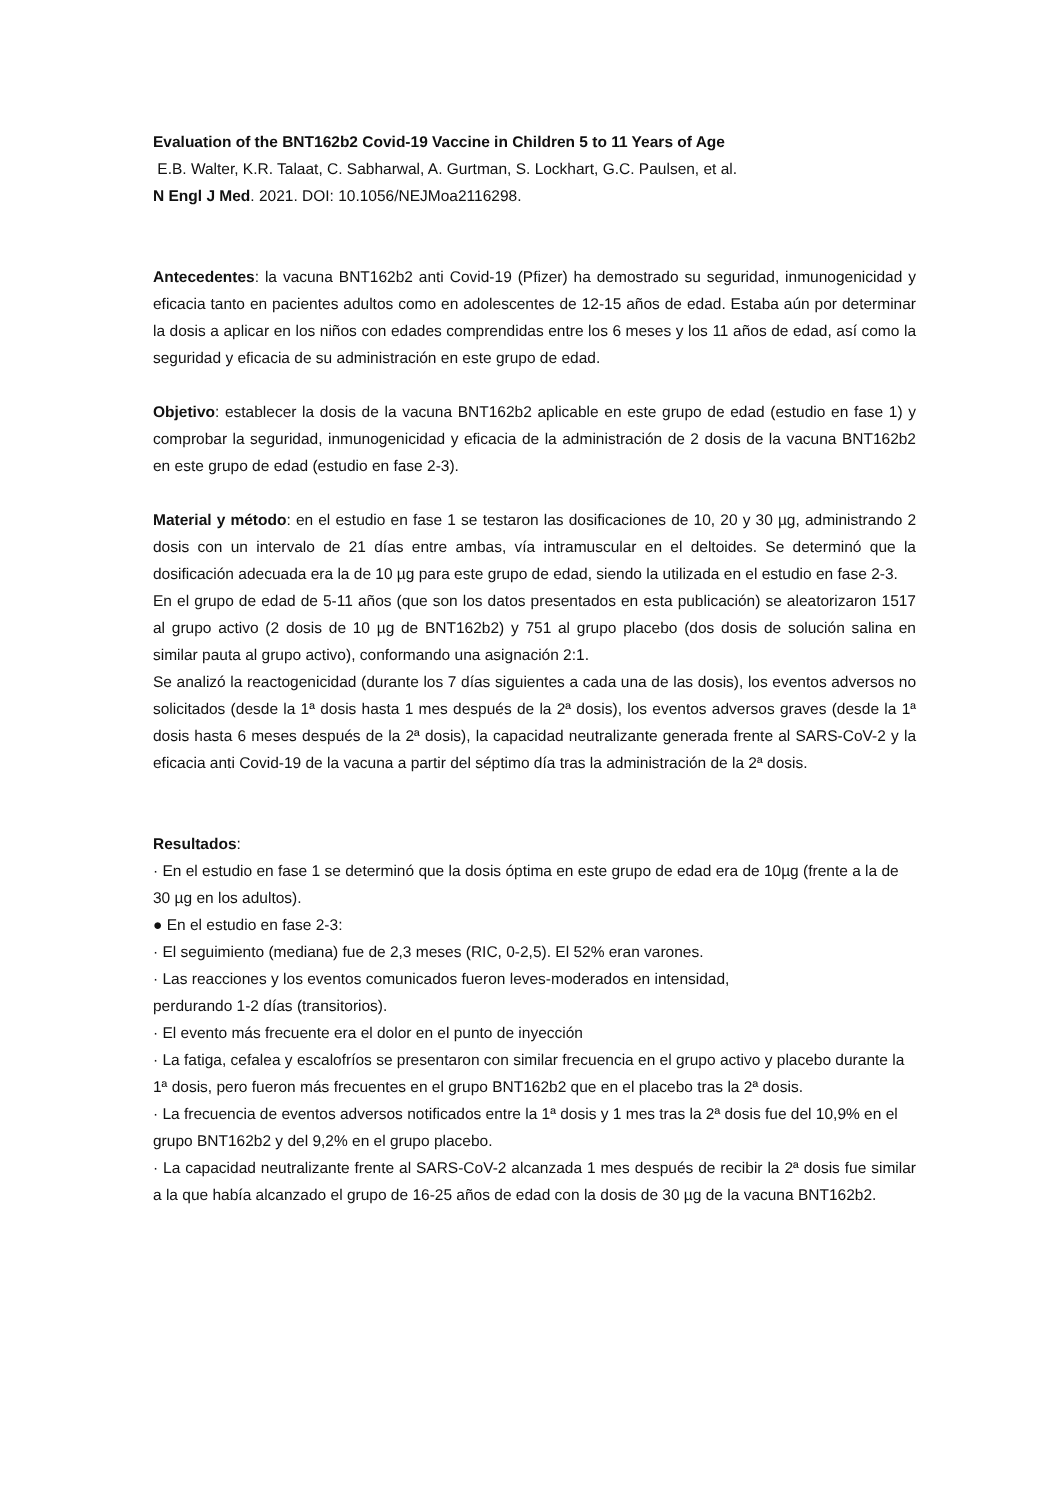Evaluation of the BNT162b2 Covid-19 Vaccine in Children 5 to 11 Years of Age
E.B. Walter, K.R. Talaat, C. Sabharwal, A. Gurtman, S. Lockhart, G.C. Paulsen, et al.
N Engl J Med. 2021. DOI: 10.1056/NEJMoa2116298.
Antecedentes: la vacuna BNT162b2 anti Covid-19 (Pfizer) ha demostrado su seguridad, inmunogenicidad y eficacia tanto en pacientes adultos como en adolescentes de 12-15 años de edad. Estaba aún por determinar la dosis a aplicar en los niños con edades comprendidas entre los 6 meses y los 11 años de edad, así como la seguridad y eficacia de su administración en este grupo de edad.
Objetivo: establecer la dosis de la vacuna BNT162b2 aplicable en este grupo de edad (estudio en fase 1) y comprobar la seguridad, inmunogenicidad y eficacia de la administración de 2 dosis de la vacuna BNT162b2 en este grupo de edad (estudio en fase 2-3).
Material y método: en el estudio en fase 1 se testaron las dosificaciones de 10, 20 y 30 µg, administrando 2 dosis con un intervalo de 21 días entre ambas, vía intramuscular en el deltoides. Se determinó que la dosificación adecuada era la de 10 µg para este grupo de edad, siendo la utilizada en el estudio en fase 2-3.
En el grupo de edad de 5-11 años (que son los datos presentados en esta publicación) se aleatorizaron 1517 al grupo activo (2 dosis de 10 µg de BNT162b2) y 751 al grupo placebo (dos dosis de solución salina en similar pauta al grupo activo), conformando una asignación 2:1.
Se analizó la reactogenicidad (durante los 7 días siguientes a cada una de las dosis), los eventos adversos no solicitados (desde la 1ª dosis hasta 1 mes después de la 2ª dosis), los eventos adversos graves (desde la 1ª dosis hasta 6 meses después de la 2ª dosis), la capacidad neutralizante generada frente al SARS-CoV-2 y la eficacia anti Covid-19 de la vacuna a partir del séptimo día tras la administración de la 2ª dosis.
Resultados:
· En el estudio en fase 1 se determinó que la dosis óptima en este grupo de edad era de 10µg (frente a la de 30 µg en los adultos).
● En el estudio en fase 2-3:
· El seguimiento (mediana) fue de 2,3 meses (RIC, 0-2,5). El 52% eran varones.
· Las reacciones y los eventos comunicados fueron leves-moderados en intensidad,
perdurando 1-2 días (transitorios).
· El evento más frecuente era el dolor en el punto de inyección
· La fatiga, cefalea y escalofríos se presentaron con similar frecuencia en el grupo activo y placebo durante la 1ª dosis, pero fueron más frecuentes en el grupo BNT162b2 que en el placebo tras la 2ª dosis.
· La frecuencia de eventos adversos notificados entre la 1ª dosis y 1 mes tras la 2ª dosis fue del 10,9% en el grupo BNT162b2 y del 9,2% en el grupo placebo.
· La capacidad neutralizante frente al SARS-CoV-2 alcanzada 1 mes después de recibir la 2ª dosis fue similar a la que había alcanzado el grupo de 16-25 años de edad con la dosis de 30 µg de la vacuna BNT162b2.